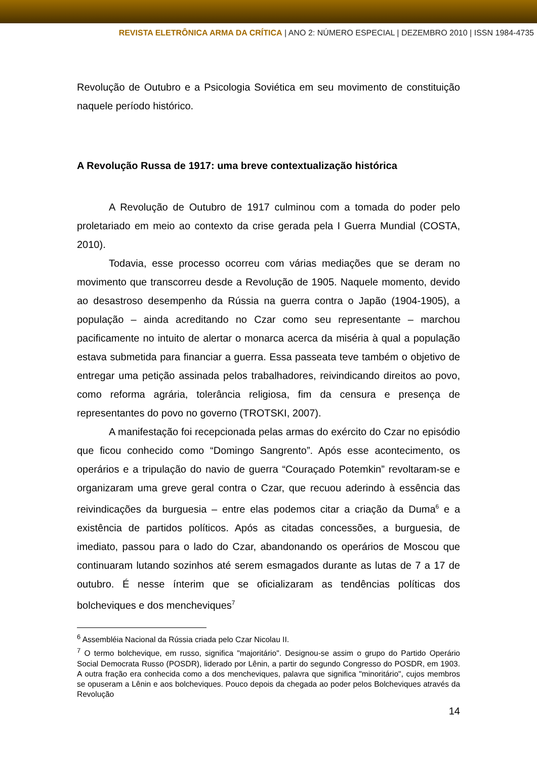REVISTA ELETRÔNICA ARMA DA CRÍTICA | ANO 2: NÚMERO ESPECIAL | DEZEMBRO 2010 | ISSN 1984-4735
Revolução de Outubro e a Psicologia Soviética em seu movimento de constituição naquele período histórico.
A Revolução Russa de 1917: uma breve contextualização histórica
A Revolução de Outubro de 1917 culminou com a tomada do poder pelo proletariado em meio ao contexto da crise gerada pela I Guerra Mundial (COSTA, 2010).
Todavia, esse processo ocorreu com várias mediações que se deram no movimento que transcorreu desde a Revolução de 1905. Naquele momento, devido ao desastroso desempenho da Rússia na guerra contra o Japão (1904-1905), a população – ainda acreditando no Czar como seu representante – marchou pacificamente no intuito de alertar o monarca acerca da miséria à qual a população estava submetida para financiar a guerra. Essa passeata teve também o objetivo de entregar uma petição assinada pelos trabalhadores, reivindicando direitos ao povo, como reforma agrária, tolerância religiosa, fim da censura e presença de representantes do povo no governo (TROTSKI, 2007).
A manifestação foi recepcionada pelas armas do exército do Czar no episódio que ficou conhecido como “Domingo Sangrento”. Após esse acontecimento, os operários e a tripulação do navio de guerra “Couraçado Potemkin” revoltaram-se e organizaram uma greve geral contra o Czar, que recuou aderindo à essência das reivindicações da burguesia – entre elas podemos citar a criação da Duma<sup>6</sup> e a existência de partidos políticos. Após as citadas concessões, a burguesia, de imediato, passou para o lado do Czar, abandonando os operários de Moscou que continuaram lutando sozinhos até serem esmagados durante as lutas de 7 a 17 de outubro. É nesse ínterim que se oficializaram as tendências políticas dos bolcheviques e dos mencheviques<sup>7</sup>
<sup>6</sup> Assembléia Nacional da Rússia criada pelo Czar Nicolau II.
<sup>7</sup> O termo bolchevique, em russo, significa "majoritário". Designou-se assim o grupo do Partido Operário Social Democrata Russo (POSDR), liderado por Lênin, a partir do segundo Congresso do POSDR, em 1903. A outra fração era conhecida como a dos mencheviques, palavra que significa "minoritário", cujos membros se opuseram a Lênin e aos bolcheviques. Pouco depois da chegada ao poder pelos Bolcheviques através da Revolução
14